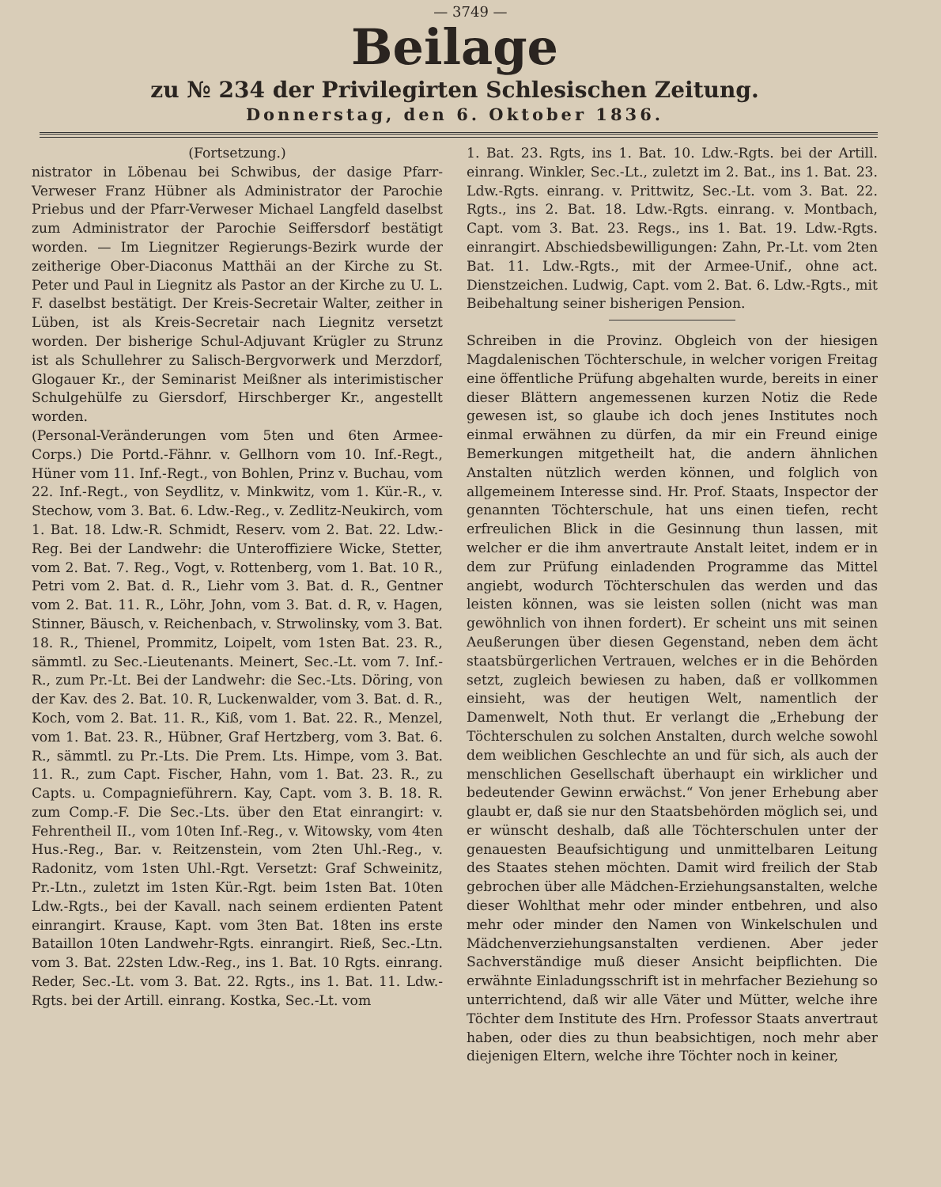— 3749 —
Beilage
zu № 234 der Privilegirten Schlesischen Zeitung.
Donnerstag, den 6. Oktober 1836.
(Fortsetzung.)
nistrator in Löbenau bei Schwibus, der dasige Pfarr-Verweser Franz Hübner als Administrator der Parochie Priebus und der Pfarr-Verweser Michael Langfeld daselbst zum Administrator der Parochie Seiffersdorf bestätigt worden. — Im Liegnitzer Regierungs-Bezirk wurde der zeitherige Ober-Diaconus Matthäi an der Kirche zu St. Peter und Paul in Liegnitz als Pastor an der Kirche zu U. L. F. daselbst bestätigt. Der Kreis-Secretair Walter, zeither in Lüben, ist als Kreis-Secretair nach Liegnitz versetzt worden. Der bisherige Schul-Adjuvant Krügler zu Strunz ist als Schullehrer zu Salisch-Bergvorwerk und Merzdorf, Glogauer Kr., der Seminarist Meißner als interimistischer Schulgehülfe zu Giersdorf, Hirschberger Kr., angestellt worden.
(Personal-Veränderungen vom 5ten und 6ten Armee-Corps.) Die Portd.-Fähnr. v. Gellhorn vom 10. Inf.-Regt., Hüner vom 11. Inf.-Regt., von Bohlen, Prinz v. Buchau, vom 22. Inf.-Regt., von Seydlitz, v. Minkwitz, vom 1. Kür.-R., v. Stechow, vom 3. Bat. 6. Ldw.-Reg., v. Zedlitz-Neukirch, vom 1. Bat. 18. Ldw.-R. Schmidt, Reserv. vom 2. Bat. 22. Ldw.-Reg. Bei der Landwehr: die Unteroffiziere Wicke, Stetter, vom 2. Bat. 7. Reg., Vogt, v. Rottenberg, vom 1. Bat. 10 R., Petri vom 2. Bat. d. R., Liehr vom 3. Bat. d. R., Gentner vom 2. Bat. 11. R., Löhr, John, vom 3. Bat. d. R, v. Hagen, Stinner, Bäusch, v. Reichenbach, v. Strwolinsky, vom 3. Bat. 18. R., Thienel, Prommitz, Loipelt, vom 1sten Bat. 23. R., sämmtl. zu Sec.-Lieutenants. Meinert, Sec.-Lt. vom 7. Inf.-R., zum Pr.-Lt. Bei der Landwehr: die Sec.-Lts. Döring, von der Kav. des 2. Bat. 10. R, Luckenwalder, vom 3. Bat. d. R., Koch, vom 2. Bat. 11. R., Kiß, vom 1. Bat. 22. R., Menzel, vom 1. Bat. 23. R., Hübner, Graf Hertzberg, vom 3. Bat. 6. R., sämmtl. zu Pr.-Lts. Die Prem. Lts. Himpe, vom 3. Bat. 11. R., zum Capt. Fischer, Hahn, vom 1. Bat. 23. R., zu Capts. u. Compagnieführern. Kay, Capt. vom 3. B. 18. R. zum Comp.-F. Die Sec.-Lts. über den Etat einrangirt: v. Fehrentheil II., vom 10ten Inf.-Reg., v. Witowsky, vom 4ten Hus.-Reg., Bar. v. Reitzenstein, vom 2ten Uhl.-Reg., v. Radonitz, vom 1sten Uhl.-Rgt. Versetzt: Graf Schweinitz, Pr.-Ltn., zuletzt im 1sten Kür.-Rgt. beim 1sten Bat. 10ten Ldw.-Rgts., bei der Kavall. nach seinem erdienten Patent einrangirt. Krause, Kapt. vom 3ten Bat. 18ten ins erste Bataillon 10ten Landwehr-Rgts. einrangirt. Rieß, Sec.-Ltn. vom 3. Bat. 22sten Ldw.-Reg., ins 1. Bat. 10 Rgts. einrang. Reder, Sec.-Lt. vom 3. Bat. 22. Rgts., ins 1. Bat. 11. Ldw.-Rgts. bei der Artill. einrang. Kostka, Sec.-Lt. vom
1. Bat. 23. Rgts, ins 1. Bat. 10. Ldw.-Rgts. bei der Artill. einrang. Winkler, Sec.-Lt., zuletzt im 2. Bat., ins 1. Bat. 23. Ldw.-Rgts. einrang. v. Prittwitz, Sec.-Lt. vom 3. Bat. 22. Rgts., ins 2. Bat. 18. Ldw.-Rgts. einrang. v. Montbach, Capt. vom 3. Bat. 23. Regs., ins 1. Bat. 19. Ldw.-Rgts. einrangirt. Abschiedsbewilligungen: Zahn, Pr.-Lt. vom 2ten Bat. 11. Ldw.-Rgts., mit der Armee-Unif., ohne act. Dienstzeichen. Ludwig, Capt. vom 2. Bat. 6. Ldw.-Rgts., mit Beibehaltung seiner bisherigen Pension.
Schreiben in die Provinz. Obgleich von der hiesigen Magdalenischen Töchterschule, in welcher vorigen Freitag eine öffentliche Prüfung abgehalten wurde, bereits in einer dieser Blättern angemessenen kurzen Notiz die Rede gewesen ist, so glaube ich doch jenes Institutes noch einmal erwähnen zu dürfen, da mir ein Freund einige Bemerkungen mitgetheilt hat, die andern ähnlichen Anstalten nützlich werden können, und folglich von allgemeinem Interesse sind. Hr. Prof. Staats, Inspector der genannten Töchterschule, hat uns einen tiefen, recht erfreulichen Blick in die Gesinnung thun lassen, mit welcher er die ihm anvertraute Anstalt leitet, indem er in dem zur Prüfung einladenden Programme das Mittel angiebt, wodurch Töchterschulen das werden und das leisten können, was sie leisten sollen (nicht was man gewöhnlich von ihnen fordert). Er scheint uns mit seinen Aeußerungen über diesen Gegenstand, neben dem ächt staatsbürgerlichen Vertrauen, welches er in die Behörden setzt, zugleich bewiesen zu haben, daß er vollkommen einsieht, was der heutigen Welt, namentlich der Damenwelt, Noth thut. Er verlangt die „Erhebung der Töchterschulen zu solchen Anstalten, durch welche sowohl dem weiblichen Geschlechte an und für sich, als auch der menschlichen Gesellschaft überhaupt ein wirklicher und bedeutender Gewinn erwächst.“ Von jener Erhebung aber glaubt er, daß sie nur den Staatsbehörden möglich sei, und er wünscht deshalb, daß alle Töchterschulen unter der genauesten Beaufsichtigung und unmittelbaren Leitung des Staates stehen möchten. Damit wird freilich der Stab gebrochen über alle Mädchen-Erziehungsanstalten, welche dieser Wohlthat mehr oder minder entbehren, und also mehr oder minder den Namen von Winkelschulen und Mädchenverziehungsanstalten verdienen. Aber jeder Sachverständige muß dieser Ansicht beipflichten. Die erwähnte Einladungsschrift ist in mehrfacher Beziehung so unterrichtend, daß wir alle Väter und Mütter, welche ihre Töchter dem Institute des Hrn. Professor Staats anvertraut haben, oder dies zu thun beabsichtigen, noch mehr aber diejenigen Eltern, welche ihre Töchter noch in keiner,